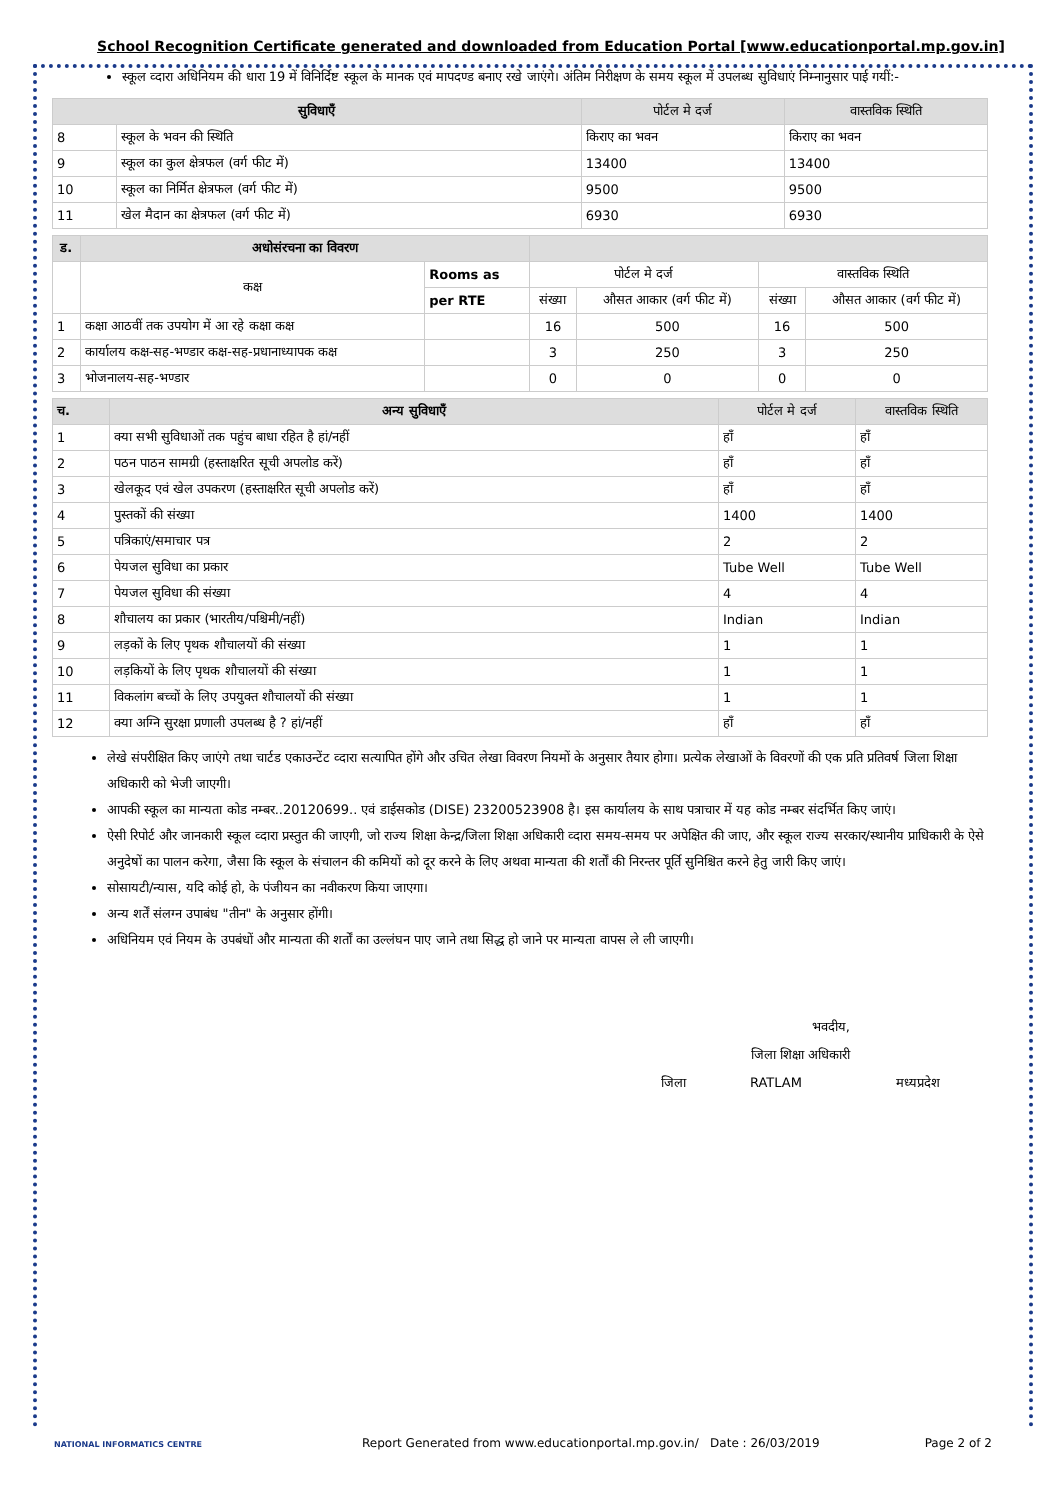School Recognition Certificate generated and downloaded from Education Portal [www.educationportal.mp.gov.in]
स्कूल व्दारा अधिनियम की धारा 19 में विनिर्दिष्ट स्कूल के मानक एवं मापदण्ड बनाए रखे जाएंगे। अंतिम निरीक्षण के समय स्कूल में उपलब्ध सुविधाएं निम्नानुसार पाई गयीं:-
| सुविधाएँ | | पोर्टल मे दर्ज | वास्तविक स्थिति |
| --- | --- | --- | --- |
| 8 | स्कूल के भवन की स्थिति | किराए का भवन | किराए का भवन |
| 9 | स्कूल का कुल क्षेत्रफल (वर्ग फीट में) | 13400 | 13400 |
| 10 | स्कूल का निर्मित क्षेत्रफल (वर्ग फीट में) | 9500 | 9500 |
| 11 | खेल मैदान का क्षेत्रफल (वर्ग फीट में) | 6930 | 6930 |
| ड. | अधोसंरचना का विवरण | | | | | |
| --- | --- | --- | --- | --- | --- | --- |
| | कक्ष | Rooms as | पोर्टल मे दर्ज | | वास्तविक स्थिति | |
| | | per RTE | संख्या | औसत आकार (वर्ग फीट में) | संख्या | औसत आकार (वर्ग फीट में) |
| 1 | कक्षा आठवीं तक उपयोग में आ रहे कक्षा कक्ष | | 16 | 500 | 16 | 500 |
| 2 | कार्यालय कक्ष-सह-भण्डार कक्ष-सह-प्रधानाध्यापक कक्ष | | 3 | 250 | 3 | 250 |
| 3 | भोजनालय-सह-भण्डार | | 0 | 0 | 0 | 0 |
| च. | अन्य सुविधाएँ | पोर्टल मे दर्ज | वास्तविक स्थिति |
| --- | --- | --- | --- |
| 1 | क्या सभी सुविधाओं तक पहुंच बाधा रहित है हां/नहीं | हाँ | हाँ |
| 2 | पठन पाठन सामग्री (हस्ताक्षरित सूची अपलोड करें) | हाँ | हाँ |
| 3 | खेलकूद एवं खेल उपकरण (हस्ताक्षरित सूची अपलोड करें) | हाँ | हाँ |
| 4 | पुस्तकों की संख्या | 1400 | 1400 |
| 5 | पत्रिकाएं/समाचार पत्र | 2 | 2 |
| 6 | पेयजल सुविधा का प्रकार | Tube Well | Tube Well |
| 7 | पेयजल सुविधा की संख्या | 4 | 4 |
| 8 | शौचालय का प्रकार (भारतीय/पश्चिमी/नहीं) | Indian | Indian |
| 9 | लड़कों के लिए पृथक शौचालयों की संख्या | 1 | 1 |
| 10 | लड़कियों के लिए पृथक शौचालयों की संख्या | 1 | 1 |
| 11 | विकलांग बच्चों के लिए उपयुक्त शौचालयों की संख्या | 1 | 1 |
| 12 | क्या अग्नि सुरक्षा प्रणाली उपलब्ध है ? हां/नहीं | हाँ | हाँ |
लेखे संपरीक्षित किए जाएंगे तथा चार्टड एकाउन्टेंट व्दारा सत्यापित होंगे और उचित लेखा विवरण नियमों के अनुसार तैयार होगा। प्रत्येक लेखाओं के विवरणों की एक प्रति प्रतिवर्ष जिला शिक्षा अधिकारी को भेजी जाएगी।
आपकी स्कूल का मान्यता कोड नम्बर..20120699.. एवं डाईसकोड (DISE) 23200523908 है। इस कार्यालय के साथ पत्राचार में यह कोड नम्बर संदर्भित किए जाएं।
ऐसी रिपोर्ट और जानकारी स्कूल व्दारा प्रस्तुत की जाएगी, जो राज्य शिक्षा केन्द्र/जिला शिक्षा अधिकारी व्दारा समय-समय पर अपेक्षित की जाए, और स्कूल राज्य सरकार/स्थानीय प्राधिकारी के ऐसे अनुदेषों का पालन करेगा, जैसा कि स्कूल के संचालन की कमियों को दूर करने के लिए अथवा मान्यता की शर्तों की निरन्तर पूर्ति सुनिश्चित करने हेतु जारी किए जाएं।
सोसायटी/न्यास, यदि कोई हो, के पंजीयन का नवीकरण किया जाएगा।
अन्य शर्तें संलग्न उपाबंध "तीन" के अनुसार होंगी।
अधिनियम एवं नियम के उपबंधों और मान्यता की शर्तों का उल्लंघन पाए जाने तथा सिद्ध हो जाने पर मान्यता वापस ले ली जाएगी।
भवदीय,
जिला शिक्षा अधिकारी
जिला RATLAM मध्यप्रदेश
NATIONAL INFORMATICS CENTRE Report Generated from www.educationportal.mp.gov.in/ Date : 26/03/2019 Page 2 of 2